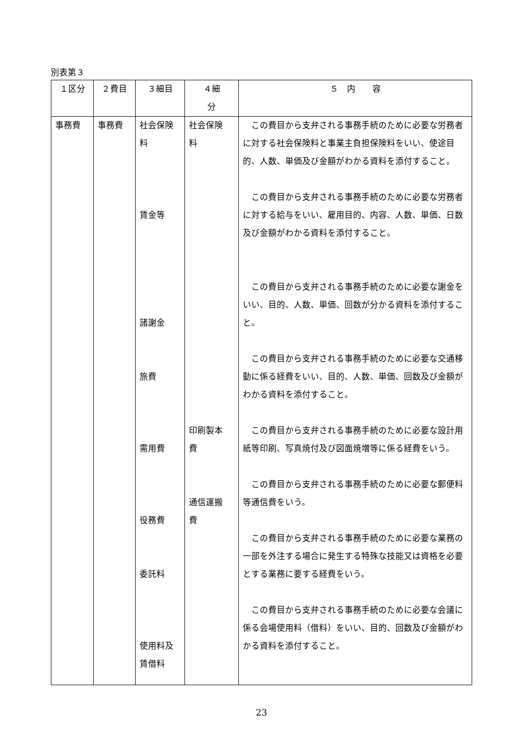別表第３
| １区分 | ２費目 | ３細目 | ４細 分 | ５ 内 容 |
| --- | --- | --- | --- | --- |
| 事務費 | 事務費 | 社会保険 料 賃金等 諸謝金 旅費 需用費 役務費 委託料 使用料及 賃借料 | 社会保険 料 印刷製本 費 通信運搬 費 | この費目から支弁される事務手続のために必要な労務者に対する社会保険料と事業主負担保険料をいい、使途目的、人数、単価及び金額がわかる資料を添付すること。 この費目から支弁される事務手続のために必要な労務者に対する給与をいい、雇用目的、内容、人数、単価、日数及び金額がわかる資料を添付すること。 この費目から支弁される事務手続のために必要な謝金をいい、目的、人数、単価、回数が分かる資料を添付すること。 この費目から支弁される事務手続のために必要な交通移動に係る経費をいい、目的、人数、単価、回数及び金額がわかる資料を添付すること。 この費目から支弁される事務手続のために必要な設計用紙等印刷、写真焼付及び図面焼増等に係る経費をいう。 この費目から支弁される事務手続のために必要な郵便料等通信費をいう。 この費目から支弁される事務手続のために必要な業務の一部を外注する場合に発生する特殊な技能又は資格を必要とする業務に要する経費をいう。 この費目から支弁される事務手続のために必要な会議に係る会場使用料（借料）をいい、目的、回数及び金額がわかる資料を添付すること。 |
23